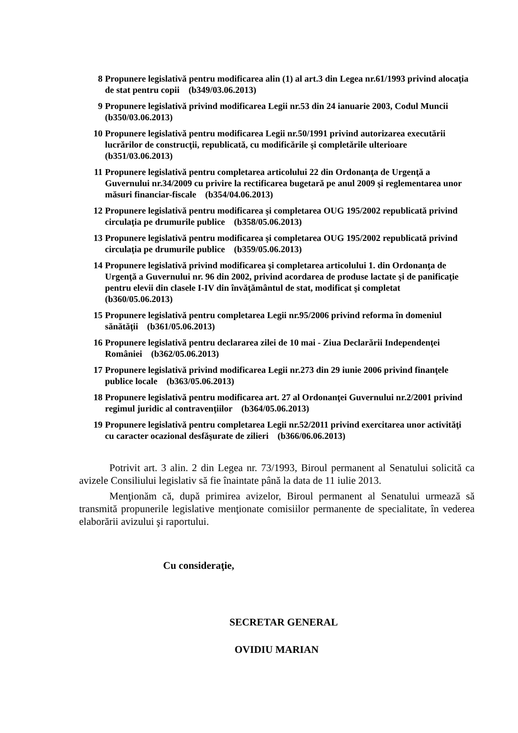8 Propunere legislativă pentru modificarea alin (1) al art.3 din Legea nr.61/1993 privind alocaţia de stat pentru copii (b349/03.06.2013)
9 Propunere legislativă privind modificarea Legii nr.53 din 24 ianuarie 2003, Codul Muncii (b350/03.06.2013)
10 Propunere legislativă pentru modificarea Legii nr.50/1991 privind autorizarea executării lucrărilor de construcţii, republicată, cu modificările şi completările ulterioare (b351/03.06.2013)
11 Propunere legislativă pentru completarea articolului 22 din Ordonanţa de Urgenţă a Guvernului nr.34/2009 cu privire la rectificarea bugetară pe anul 2009 şi reglementarea unor măsuri financiar-fiscale (b354/04.06.2013)
12 Propunere legislativă pentru modificarea şi completarea OUG 195/2002 republicată privind circulaţia pe drumurile publice (b358/05.06.2013)
13 Propunere legislativă pentru modificarea şi completarea OUG 195/2002 republicată privind circulaţia pe drumurile publice (b359/05.06.2013)
14 Propunere legislativă privind modificarea şi completarea articolului 1. din Ordonanţa de Urgenţă a Guvernului nr. 96 din 2002, privind acordarea de produse lactate şi de panificaţie pentru elevii din clasele I-IV din învăţământul de stat, modificat şi completat (b360/05.06.2013)
15 Propunere legislativă pentru completarea Legii nr.95/2006 privind reforma în domeniul sănătăţii (b361/05.06.2013)
16 Propunere legislativă pentru declararea zilei de 10 mai - Ziua Declarării Independenţei României (b362/05.06.2013)
17 Propunere legislativă privind modificarea Legii nr.273 din 29 iunie 2006 privind finanţele publice locale (b363/05.06.2013)
18 Propunere legislativă pentru modificarea art. 27 al Ordonanţei Guvernului nr.2/2001 privind regimul juridic al contravenţiilor (b364/05.06.2013)
19 Propunere legislativă pentru completarea Legii nr.52/2011 privind exercitarea unor activităţi cu caracter ocazional desfăşurate de zilieri (b366/06.06.2013)
Potrivit art. 3 alin. 2 din Legea nr. 73/1993, Biroul permanent al Senatului solicită ca avizele Consiliului legislativ să fie înaintate până la data de 11 iulie 2013.
Menţionăm că, după primirea avizelor, Biroul permanent al Senatului urmează să transmită propunerile legislative menţionate comisiilor permanente de specialitate, în vederea elaborării avizului şi raportului.
Cu consideraţie,
SECRETAR GENERAL
OVIDIU MARIAN